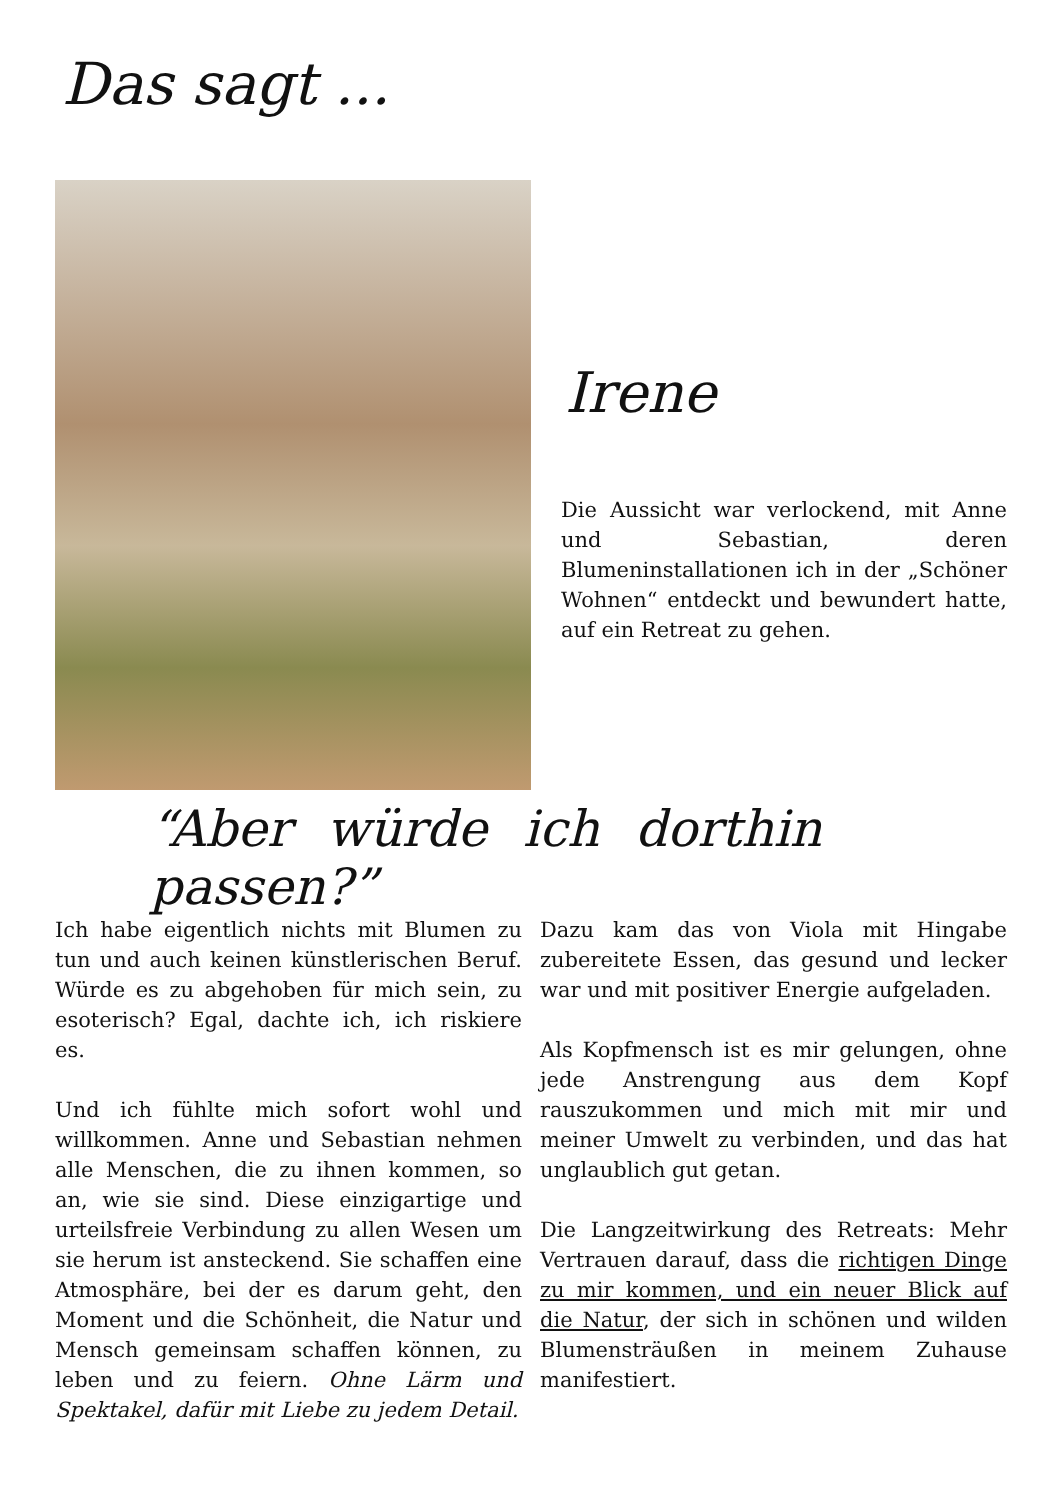Das sagt ...
Irene
Die Aussicht war verlockend, mit Anne und Sebastian, deren Blumeninstallationen ich in der „Schöner Wohnen“ entdeckt und bewundert hatte, auf ein Retreat zu gehen.
“Aber würde ich dorthin passen?”
Ich habe eigentlich nichts mit Blumen zu tun und auch keinen künstlerischen Beruf. Würde es zu abgehoben für mich sein, zu esoterisch? Egal, dachte ich, ich riskiere es.
Und ich fühlte mich sofort wohl und willkommen. Anne und Sebastian nehmen alle Menschen, die zu ihnen kommen, so an, wie sie sind. Diese einzigartige und urteilsfreie Verbindung zu allen Wesen um sie herum ist ansteckend. Sie schaffen eine Atmosphäre, bei der es darum geht, den Moment und die Schönheit, die Natur und Mensch gemeinsam schaffen können, zu leben und zu feiern. Ohne Lärm und Spektakel, dafür mit Liebe zu jedem Detail.
Dazu kam das von Viola mit Hingabe zubereitete Essen, das gesund und lecker war und mit positiver Energie aufgeladen.
Als Kopfmensch ist es mir gelungen, ohne jede Anstrengung aus dem Kopf rauszukommen und mich mit mir und meiner Umwelt zu verbinden, und das hat unglaublich gut getan.
Die Langzeitwirkung des Retreats: Mehr Vertrauen darauf, dass die richtigen Dinge zu mir kommen, und ein neuer Blick auf die Natur, der sich in schönen und wilden Blumensträußen in meinem Zuhause manifestiert.